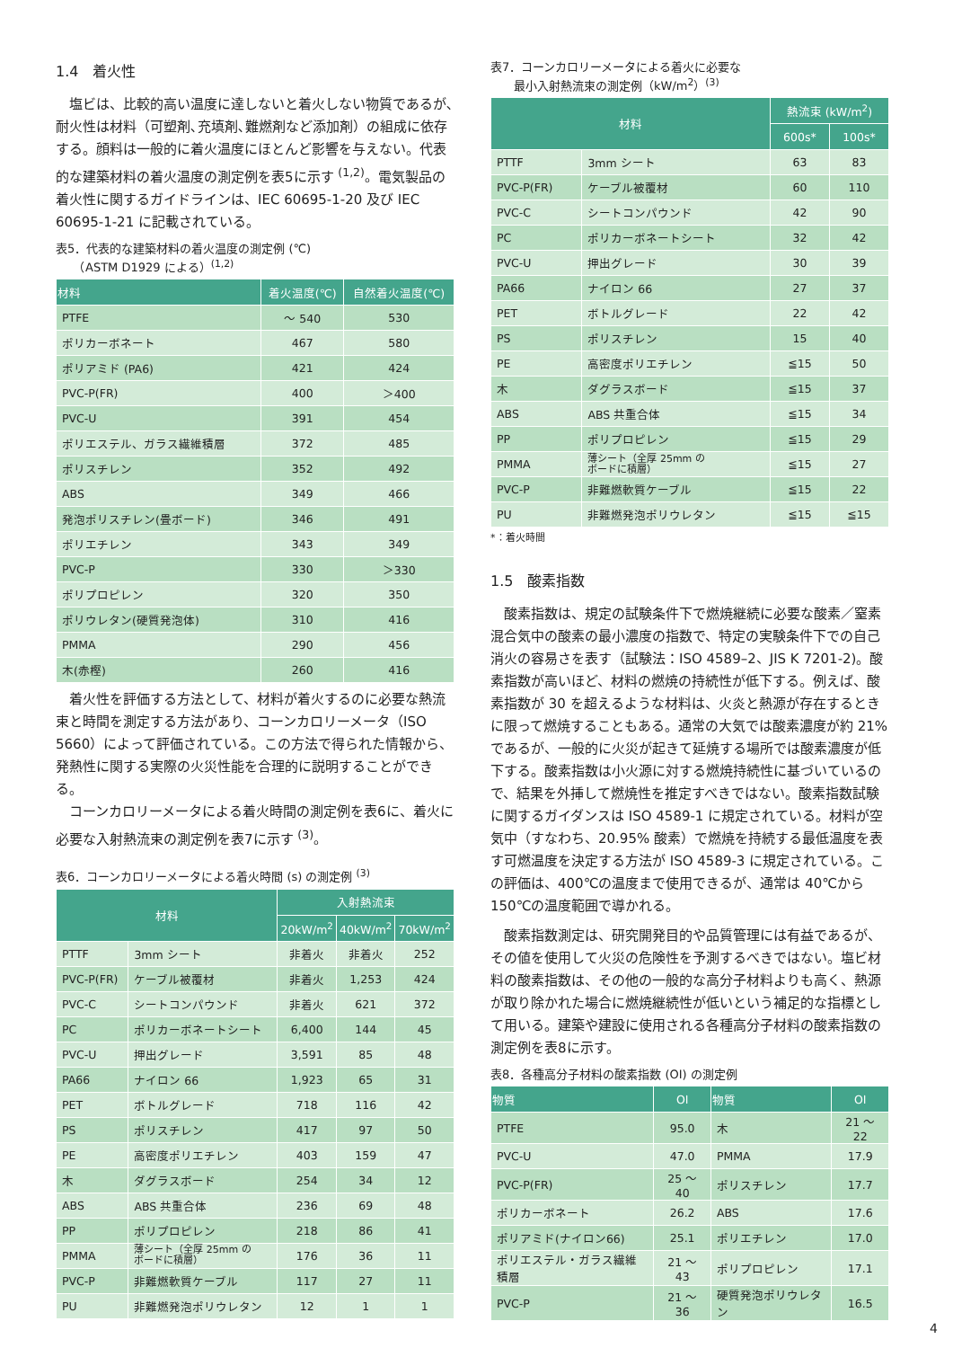1.4　着火性
塩ビは、比較的高い温度に達しないと着火しない物質であるが､耐火性は材料（可塑剤､充填剤､難燃剤など添加剤）の組成に依存する。顔料は一般的に着火温度にほとんど影響を与えない。代表的な建築材料の着火温度の測定例を表5に示す <sup>(1,2)</sup>。電気製品の着火性に関するガイドラインは、IEC 60695-1-20 及び IEC 60695-1-21 に記載されている。
表5．代表的な建築材料の着火温度の測定例 (℃)
　　（ASTM D1929 による）<sup>(1,2)</sup>
| 材料 | 着火温度(℃) | 自然着火温度(℃) |
| --- | --- | --- |
| PTFE | ～ 540 | 530 |
| ポリカーボネート | 467 | 580 |
| ポリアミド (PA6) | 421 | 424 |
| PVC-P(FR) | 400 | ＞400 |
| PVC-U | 391 | 454 |
| ポリエステル、ガラス繊維積層 | 372 | 485 |
| ポリスチレン | 352 | 492 |
| ABS | 349 | 466 |
| 発泡ポリスチレン(畳ボード) | 346 | 491 |
| ポリエチレン | 343 | 349 |
| PVC-P | 330 | ＞330 |
| ポリプロピレン | 320 | 350 |
| ポリウレタン(硬質発泡体) | 310 | 416 |
| PMMA | 290 | 456 |
| 木(赤樫) | 260 | 416 |
着火性を評価する方法として、材料が着火するのに必要な熱流束と時間を測定する方法があり、コーンカロリーメータ（ISO 5660）によって評価されている。この方法で得られた情報から、発熱性に関する実際の火災性能を合理的に説明することができる。
コーンカロリーメータによる着火時間の測定例を表6に、着火に必要な入射熱流束の測定例を表7に示す <sup>(3)</sup>。
表6．コーンカロリーメータによる着火時間 (s) の測定例 <sup>(3)</sup>
| 材料 | | 入射熱流束 | | |
| --- | --- | --- | --- | --- |
| | | 20kW/m<sup>2</sup> | 40kW/m<sup>2</sup> | 70kW/m<sup>2</sup> |
| PTTF | 3mm シート | 非着火 | 非着火 | 252 |
| PVC-P(FR) | ケーブル被覆材 | 非着火 | 1,253 | 424 |
| PVC-C | シートコンパウンド | 非着火 | 621 | 372 |
| PC | ポリカーボネートシート | 6,400 | 144 | 45 |
| PVC-U | 押出グレード | 3,591 | 85 | 48 |
| PA66 | ナイロン 66 | 1,923 | 65 | 31 |
| PET | ボトルグレード | 718 | 116 | 42 |
| PS | ポリスチレン | 417 | 97 | 50 |
| PE | 高密度ポリエチレン | 403 | 159 | 47 |
| 木 | ダグラスボード | 254 | 34 | 12 |
| ABS | ABS 共重合体 | 236 | 69 | 48 |
| PP | ポリプロピレン | 218 | 86 | 41 |
| PMMA | 薄シート（全厚 25mm の ボードに積層） | 176 | 36 | 11 |
| PVC-P | 非難燃軟質ケーブル | 117 | 27 | 11 |
| PU | 非難燃発泡ポリウレタン | 12 | 1 | 1 |
表7．コーンカロリーメータによる着火に必要な
　　最小入射熱流束の測定例（kW/m<sup>2</sup>）<sup>(3)</sup>
| 材料 | | 熱流束 (kW/m<sup>2</sup>) | |
| --- | --- | --- | --- |
| | | 600s* | 100s* |
| PTTF | 3mm シート | 63 | 83 |
| PVC-P(FR) | ケーブル被覆材 | 60 | 110 |
| PVC-C | シートコンパウンド | 42 | 90 |
| PC | ポリカーボネートシート | 32 | 42 |
| PVC-U | 押出グレード | 30 | 39 |
| PA66 | ナイロン 66 | 27 | 37 |
| PET | ボトルグレード | 22 | 42 |
| PS | ポリスチレン | 15 | 40 |
| PE | 高密度ポリエチレン | ≦15 | 50 |
| 木 | ダグラスボード | ≦15 | 37 |
| ABS | ABS 共重合体 | ≦15 | 34 |
| PP | ポリプロピレン | ≦15 | 29 |
| PMMA | 薄シート（全厚 25mm の ボードに積層） | ≦15 | 27 |
| PVC-P | 非難燃軟質ケーブル | ≦15 | 22 |
| PU | 非難燃発泡ポリウレタン | ≦15 | ≦15 |
*：着火時間
1.5　酸素指数
酸素指数は、規定の試験条件下で燃焼継続に必要な酸素／窒素混合気中の酸素の最小濃度の指数で、特定の実験条件下での自己消火の容易さを表す（試験法：ISO 4589–2、JIS K 7201-2)。酸素指数が高いほど、材料の燃焼の持続性が低下する。例えば、酸素指数が 30 を超えるような材料は、火炎と熱源が存在するときに限って燃焼することもある。通常の大気では酸素濃度が約 21%であるが、一般的に火災が起きて延焼する場所では酸素濃度が低下する。酸素指数は小火源に対する燃焼持続性に基づいているので、結果を外挿して燃焼性を推定すべきではない。酸素指数試験に関するガイダンスは ISO 4589-1 に規定されている。材料が空気中（すなわち、20.95% 酸素）で燃焼を持続する最低温度を表す可燃温度を決定する方法が ISO 4589-3 に規定されている。この評価は、400℃の温度まで使用できるが、通常は 40℃から 150℃の温度範囲で導かれる。
酸素指数測定は、研究開発目的や品質管理には有益であるが、その値を使用して火災の危険性を予測するべきではない。塩ビ材料の酸素指数は、その他の一般的な高分子材料よりも高く、熱源が取り除かれた場合に燃焼継続性が低いという補足的な指標として用いる。建築や建設に使用される各種高分子材料の酸素指数の測定例を表8に示す。
表8．各種高分子材料の酸素指数 (OI) の測定例
| 物質 | OI | 物質 | OI |
| --- | --- | --- | --- |
| PTFE | 95.0 | 木 | 21 ～ 22 |
| PVC-U | 47.0 | PMMA | 17.9 |
| PVC-P(FR) | 25 ～ 40 | ポリスチレン | 17.7 |
| ポリカーボネート | 26.2 | ABS | 17.6 |
| ポリアミド(ナイロン66) | 25.1 | ポリエチレン | 17.0 |
| ポリエステル・ガラス繊維積層 | 21 ～ 43 | ポリプロピレン | 17.1 |
| PVC-P | 21 ～ 36 | 硬質発泡ポリウレタン | 16.5 |
4